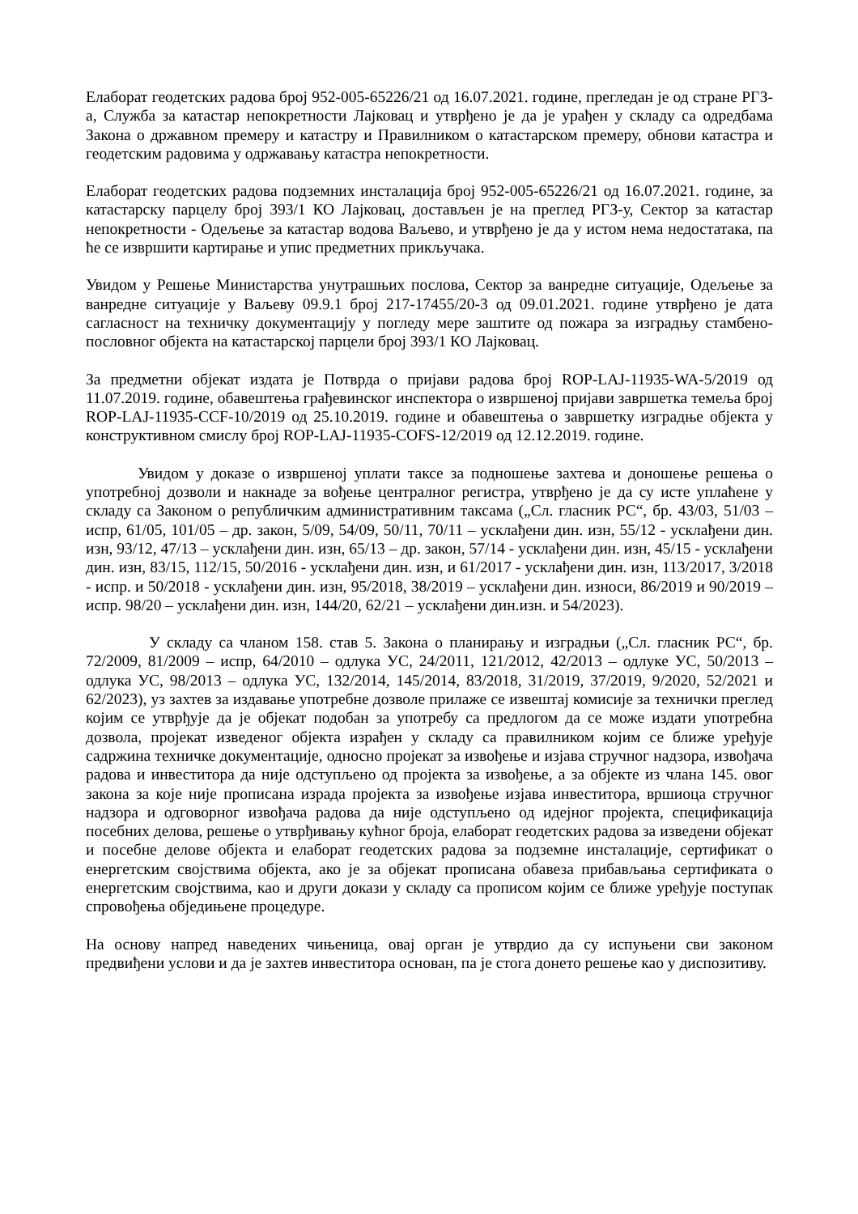Елаборат геодетских радова број 952-005-65226/21 од 16.07.2021. године, прегледан је од стране РГЗ-а, Служба за катастар непокретности Лајковац и утврђено је да је урађен у складу са одредбама Закона о државном премеру и катастру и Правилником о катастарском премеру, обнови катастра и геодетским радовима у одржавању катастра непокретности.
Елаборат геодетских радова подземних инсталација број 952-005-65226/21 од 16.07.2021. године, за катастарску парцелу број 393/1 КО Лајковац, достављен је на преглед РГЗ-у, Сектор за катастар непокретности - Одељење за катастар водова Ваљево, и утврђено је да у истом нема недостатака, па ће се извршити картирање и упис предметних прикључака.
Увидом у Решење Министарства унутрашњих послова, Сектор за ванредне ситуације, Одељење за ванредне ситуације у Ваљеву 09.9.1 број 217-17455/20-3 од 09.01.2021. године утврђено је дата сагласност на техничку документацију у погледу мере заштите од пожара за изградњу стамбено-пословног објекта на катастарској парцели број 393/1 КО Лајковац.
За предметни објекат издата је Потврда о пријави радова број ROP-LAJ-11935-WA-5/2019 од 11.07.2019. године, обавештења грађевинског инспектора о извршеној пријави завршетка темеља број ROP-LAJ-11935-CCF-10/2019 од 25.10.2019. године и обавештења о завршетку изградње објекта у конструктивном смислу број ROP-LAJ-11935-COFS-12/2019 од 12.12.2019. године.
Увидом у доказе о извршеној уплати таксе за подношење захтева и доношење решења о употребној дозволи и накнаде за вођење централног регистра, утврђено је да су исте уплаћене у складу са Законом о републичким административним таксама („Сл. гласник РС“, бр. 43/03, 51/03 – испр, 61/05, 101/05 – др. закон, 5/09, 54/09, 50/11, 70/11 – усклађени дин. изн, 55/12 - усклађени дин. изн, 93/12, 47/13 – усклађени дин. изн, 65/13 – др. закон, 57/14 - усклађени дин. изн, 45/15 - усклађени дин. изн, 83/15, 112/15, 50/2016 - усклађени дин. изн, и 61/2017 - усклађени дин. изн, 113/2017, 3/2018 - испр. и 50/2018 - усклађени дин. изн, 95/2018, 38/2019 – усклађени дин. износи, 86/2019 и 90/2019 – испр. 98/20 – усклађени дин. изн, 144/20, 62/21 – усклађени дин.изн. и 54/2023).
У складу са чланом 158. став 5. Закона о планирању и изградњи („Сл. гласник РС“, бр. 72/2009, 81/2009 – испр, 64/2010 – одлука УС, 24/2011, 121/2012, 42/2013 – одлуке УС, 50/2013 – одлука УС, 98/2013 – одлука УС, 132/2014, 145/2014, 83/2018, 31/2019, 37/2019, 9/2020, 52/2021 и 62/2023), уз захтев за издавање употребне дозволе прилаже се извештај комисије за технички преглед којим се утврђује да је објекат подобан за употребу са предлогом да се може издати употребна дозвола, пројекат изведеног објекта израђен у складу са правилником којим се ближе уређује садржина техничке документације, односно пројекат за извођење и изјава стручног надзора, извођача радова и инвеститора да није одступљено од пројекта за извођење, а за објекте из члана 145. овог закона за које није прописана израда пројекта за извођење изјава инвеститора, вршиоца стручног надзора и одговорног извођача радова да није одступљено од идејног пројекта, спецификација посебних делова, решење о утврђивању кућног броја, елаборат геодетских радова за изведени објекат и посебне делове објекта и елаборат геодетских радова за подземне инсталације, сертификат о енергетским својствима објекта, ако је за објекат прописана обавеза прибављања сертификата о енергетским својствима, као и други докази у складу са прописом којим се ближе уређује поступак спровођења обједињене процедуре.
На основу напред наведених чињеница, овај орган је утврдио да су испуњени сви законом предвиђени услови и да је захтев инвеститора основан, па је стога донето решење као у диспозитиву.